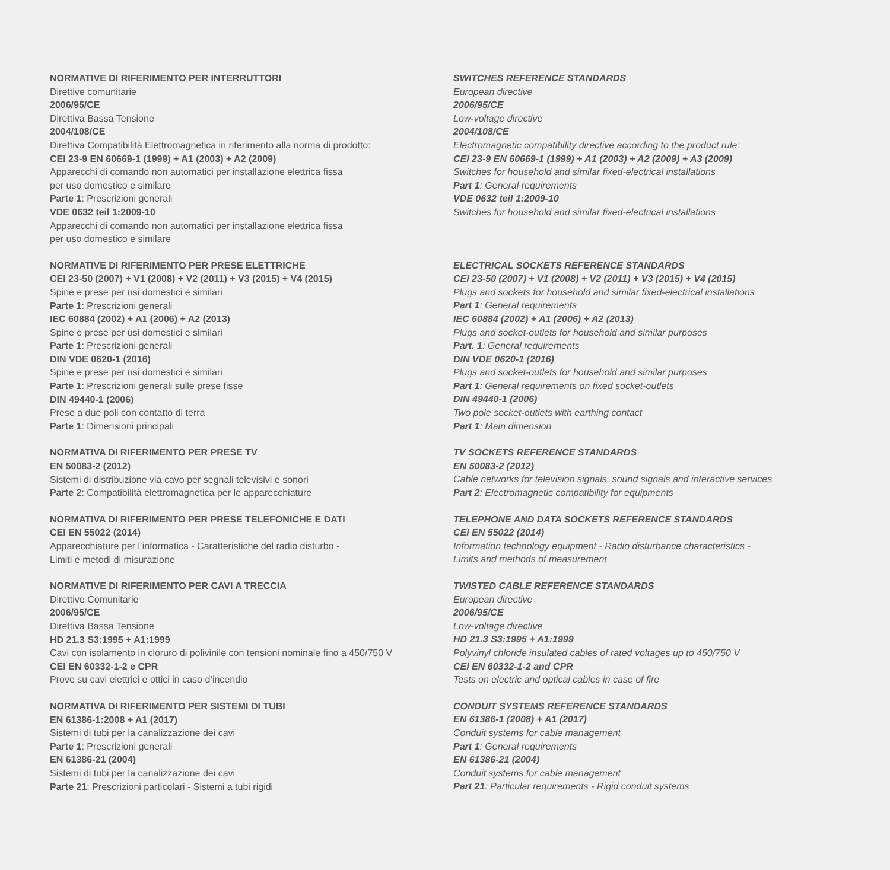NORMATIVE DI RIFERIMENTO PER INTERRUTTORI
Direttive comunitarie
2006/95/CE
Direttiva Bassa Tensione
2004/108/CE
Direttiva Compatibilità Elettromagnetica in riferimento alla norma di prodotto:
CEI 23-9 EN 60669-1 (1999) + A1 (2003) + A2 (2009)
Apparecchi di comando non automatici per installazione elettrica fissa
per uso domestico e similare
Parte 1: Prescrizioni generali
VDE 0632 teil 1:2009-10
Apparecchi di comando non automatici per installazione elettrica fissa
per uso domestico e similare
NORMATIVE DI RIFERIMENTO PER PRESE ELETTRICHE
CEI 23-50 (2007) + V1 (2008) + V2 (2011) + V3 (2015) + V4 (2015)
Spine e prese per usi domestici e similari
Parte 1: Prescrizioni generali
IEC 60884 (2002) + A1 (2006) + A2 (2013)
Spine e prese per usi domestici e similari
Parte 1: Prescrizioni generali
DIN VDE 0620-1 (2016)
Spine e prese per usi domestici e similari
Parte 1: Prescrizioni generali sulle prese fisse
DIN 49440-1 (2006)
Prese a due poli con contatto di terra
Parte 1: Dimensioni principali
NORMATIVA DI RIFERIMENTO PER PRESE TV
EN 50083-2 (2012)
Sistemi di distribuzione via cavo per segnali televisivi e sonori
Parte 2: Compatibilità elettromagnetica per le apparecchiature
NORMATIVA DI RIFERIMENTO PER PRESE TELEFONICHE E DATI
CEI EN 55022 (2014)
Apparecchiature per l’informatica - Caratteristiche del radio disturbo -
Limiti e metodi di misurazione
NORMATIVE DI RIFERIMENTO PER CAVI A TRECCIA
Direttive Comunitarie
2006/95/CE
Direttiva Bassa Tensione
HD 21.3 S3:1995 + A1:1999
Cavi con isolamento in cloruro di polivinile con tensioni nominale fino a 450/750 V
CEI EN 60332-1-2 e CPR
Prove su cavi elettrici e ottici in caso d’incendio
NORMATIVA DI RIFERIMENTO PER SISTEMI DI TUBI
EN 61386-1:2008 + A1 (2017)
Sistemi di tubi per la canalizzazione dei cavi
Parte 1: Prescrizioni generali
EN 61386-21 (2004)
Sistemi di tubi per la canalizzazione dei cavi
Parte 21: Prescrizioni particolari - Sistemi a tubi rigidi
SWITCHES REFERENCE STANDARDS
European directive
2006/95/CE
Low-voltage directive
2004/108/CE
Electromagnetic compatibility directive according to the product rule:
CEI 23-9 EN 60669-1 (1999) + A1 (2003) + A2 (2009) + A3 (2009)
Switches for household and similar fixed-electrical installations
Part 1: General requirements
VDE 0632 teil 1:2009-10
Switches for household and similar fixed-electrical installations
ELECTRICAL SOCKETS REFERENCE STANDARDS
CEI 23-50 (2007) + V1 (2008) + V2 (2011) + V3 (2015) + V4 (2015)
Plugs and sockets for household and similar fixed-electrical installations
Part 1: General requirements
IEC 60884 (2002) + A1 (2006) + A2 (2013)
Plugs and socket-outlets for household and similar purposes
Part. 1: General requirements
DIN VDE 0620-1 (2016)
Plugs and socket-outlets for household and similar purposes
Part 1: General requirements on fixed socket-outlets
DIN 49440-1 (2006)
Two pole socket-outlets with earthing contact
Part 1: Main dimension
TV SOCKETS REFERENCE STANDARDS
EN 50083-2 (2012)
Cable networks for television signals, sound signals and interactive services
Part 2: Electromagnetic compatibility for equipments
TELEPHONE AND DATA SOCKETS REFERENCE STANDARDS
CEI EN 55022 (2014)
Information technology equipment - Radio disturbance characteristics -
Limits and methods of measurement
TWISTED CABLE REFERENCE STANDARDS
European directive
2006/95/CE
Low-voltage directive
HD 21.3 S3:1995 + A1:1999
Polyvinyl chloride insulated cables of rated voltages up to 450/750 V
CEI EN 60332-1-2 and CPR
Tests on electric and optical cables in case of fire
CONDUIT SYSTEMS REFERENCE STANDARDS
EN 61386-1 (2008) + A1 (2017)
Conduit systems for cable management
Part 1: General requirements
EN 61386-21 (2004)
Conduit systems for cable management
Part 21: Particular requirements - Rigid conduit systems